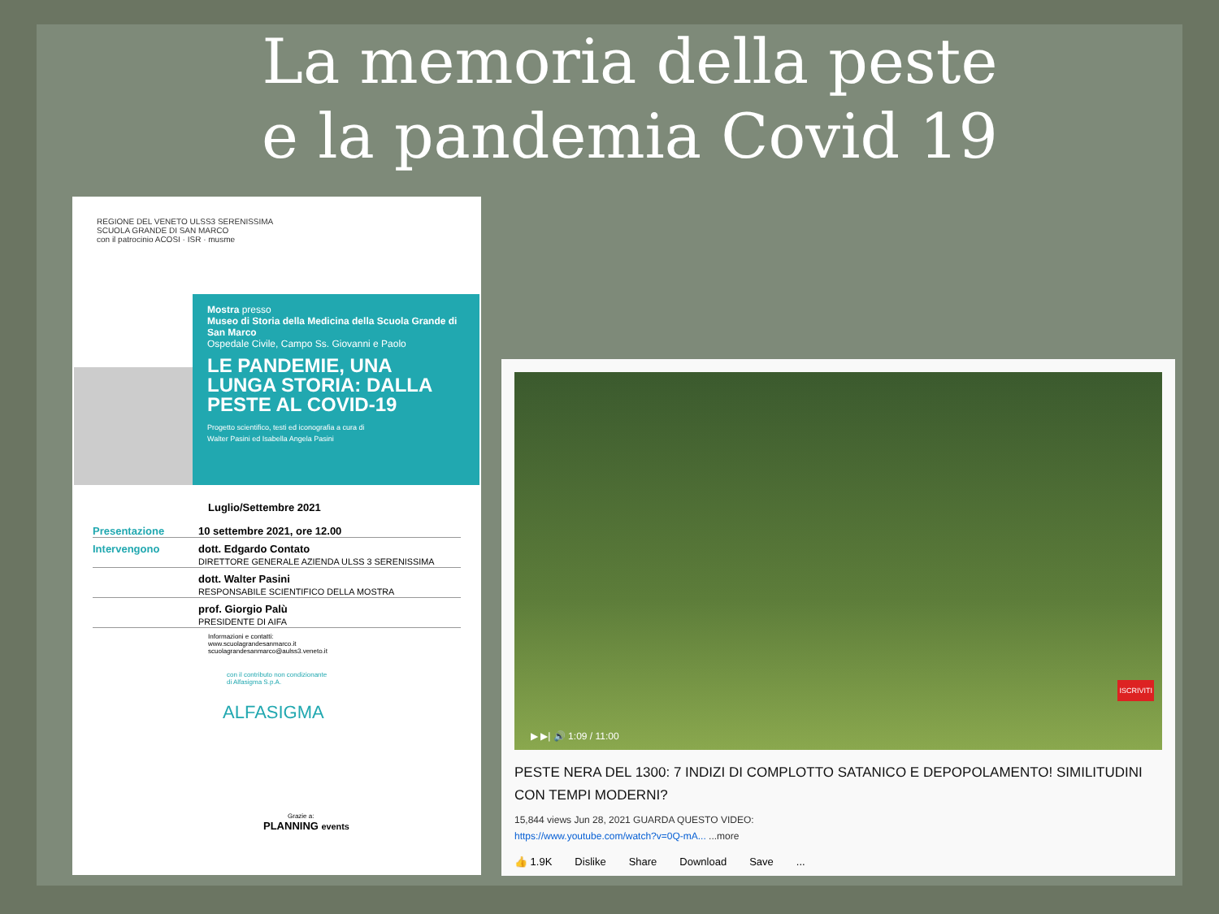La memoria della peste
e la pandemia Covid 19
REGIONE DEL VENETO ULSS3 SERENISSIMA
SCUOLA GRANDE DI SAN MARCO
con il patrocinio ACOSI · ISR · musme
Mostra presso
Museo di Storia della Medicina della Scuola Grande di San Marco
Ospedale Civile, Campo Ss. Giovanni e Paolo
LE PANDEMIE, UNA LUNGA STORIA: DALLA PESTE AL COVID-19
Progetto scientifico, testi ed iconografia a cura di
Walter Pasini ed Isabella Angela Pasini
Luglio/Settembre 2021
Presentazione 10 settembre 2021, ore 12.00
Intervengono dott. Edgardo Contato
DIRETTORE GENERALE AZIENDA ULSS 3 SERENISSIMA
dott. Walter Pasini
RESPONSABILE SCIENTIFICO DELLA MOSTRA
prof. Giorgio Palù
PRESIDENTE DI AIFA
Informazioni e contatti:
www.scuolagrandesanmarco.it
scuolagrandesanmarco@aulss3.veneto.it
con il contributo non condizionante
di Alfasigma S.p.A.
ALFASIGMA
Grazie a:
PLANNING events
ISCRIVITI
▶ ▶| 🔊 1:09 / 11:00
PESTE NERA DEL 1300: 7 INDIZI DI COMPLOTTO SATANICO E DEPOPOLAMENTO! SIMILITUDINI CON TEMPI MODERNI?
15,844 views Jun 28, 2021 GUARDA QUESTO VIDEO:
https://www.youtube.com/watch?v=0Q-mA... ...more
👍 1.9K Dislike Share Download Save...